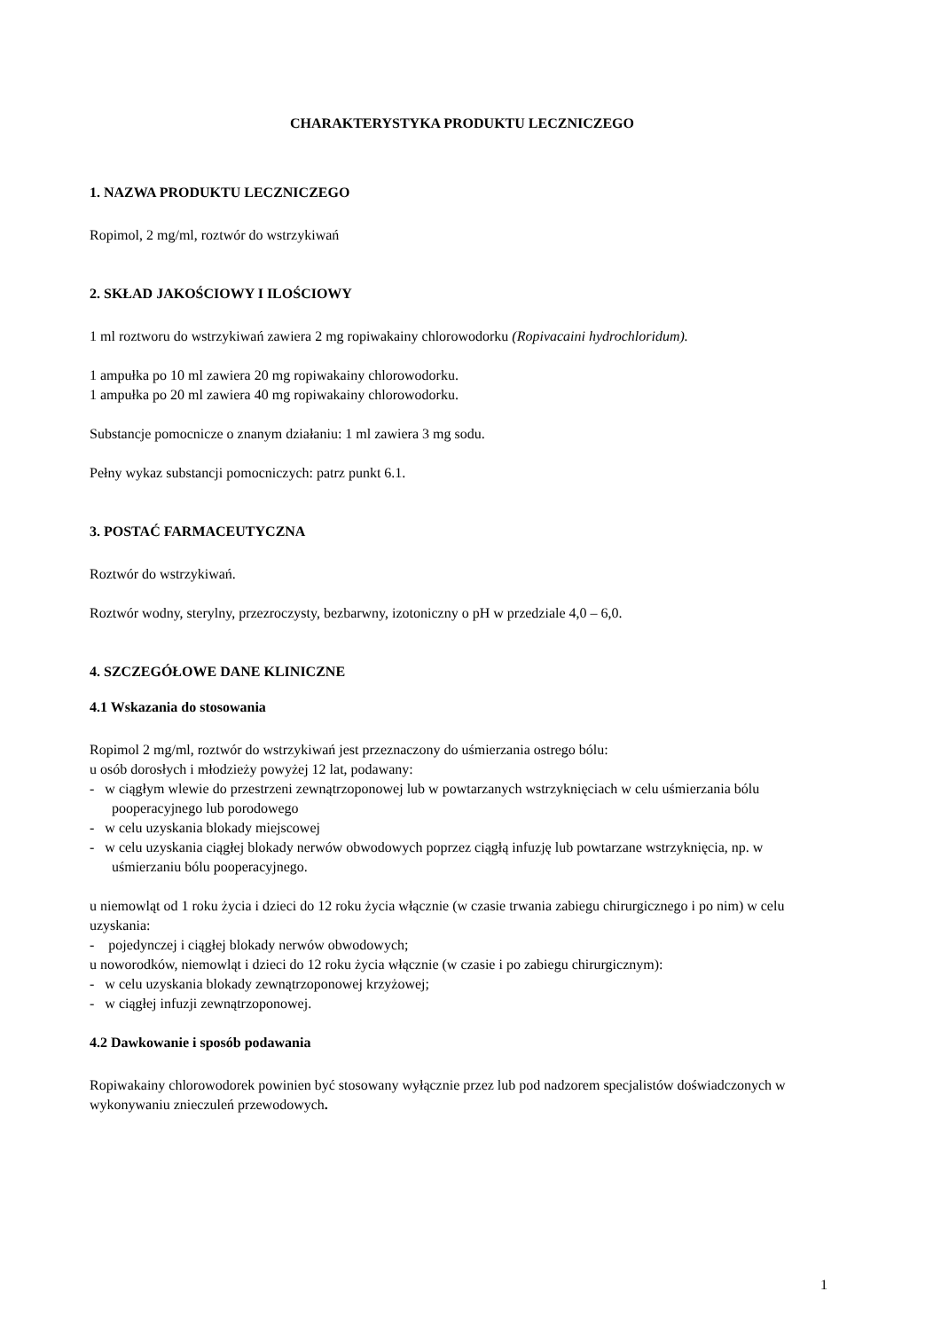CHARAKTERYSTYKA PRODUKTU LECZNICZEGO
1. NAZWA PRODUKTU LECZNICZEGO
Ropimol, 2 mg/ml, roztwór do wstrzykiwań
2. SKŁAD JAKOŚCIOWY I ILOŚCIOWY
1 ml roztworu do wstrzykiwań zawiera 2 mg ropiwakainy chlorowodorku (Ropivacaini hydrochloridum).
1 ampułka po 10 ml zawiera 20 mg ropiwakainy chlorowodorku.
1 ampułka po 20 ml zawiera 40 mg ropiwakainy chlorowodorku.
Substancje pomocnicze o znanym działaniu: 1 ml zawiera 3 mg sodu.
Pełny wykaz substancji pomocniczych: patrz punkt 6.1.
3. POSTAĆ FARMACEUTYCZNA
Roztwór do wstrzykiwań.
Roztwór wodny, sterylny, przezroczysty, bezbarwny, izotoniczny o pH w przedziale 4,0 – 6,0.
4. SZCZEGÓŁOWE DANE KLINICZNE
4.1 Wskazania do stosowania
Ropimol 2 mg/ml, roztwór do wstrzykiwań jest przeznaczony do uśmierzania ostrego bólu:
u osób dorosłych i młodzieży powyżej 12 lat, podawany:
- w ciągłym wlewie do przestrzeni zewnątrzoponowej lub w powtarzanych wstrzyknięciach w celu uśmierzania bólu pooperacyjnego lub porodowego
- w celu uzyskania blokady miejscowej
- w celu uzyskania ciągłej blokady nerwów obwodowych poprzez ciągłą infuzję lub powtarzane wstrzyknięcia, np. w uśmierzaniu bólu pooperacyjnego.
u niemowląt od 1 roku życia i dzieci do 12 roku życia włącznie (w czasie trwania zabiegu chirurgicznego i po nim) w celu uzyskania:
- pojedynczej i ciągłej blokady nerwów obwodowych;
u noworodków, niemowląt i dzieci do 12 roku życia włącznie (w czasie i po zabiegu chirurgicznym):
- w celu uzyskania blokady zewnątrzoponowej krzyżowej;
- w ciągłej infuzji zewnątrzoponowej.
4.2 Dawkowanie i sposób podawania
Ropiwakainy chlorowodorek powinien być stosowany wyłącznie przez lub pod nadzorem specjalistów doświadczonych w wykonywaniu znieczuleń przewodowych.
1